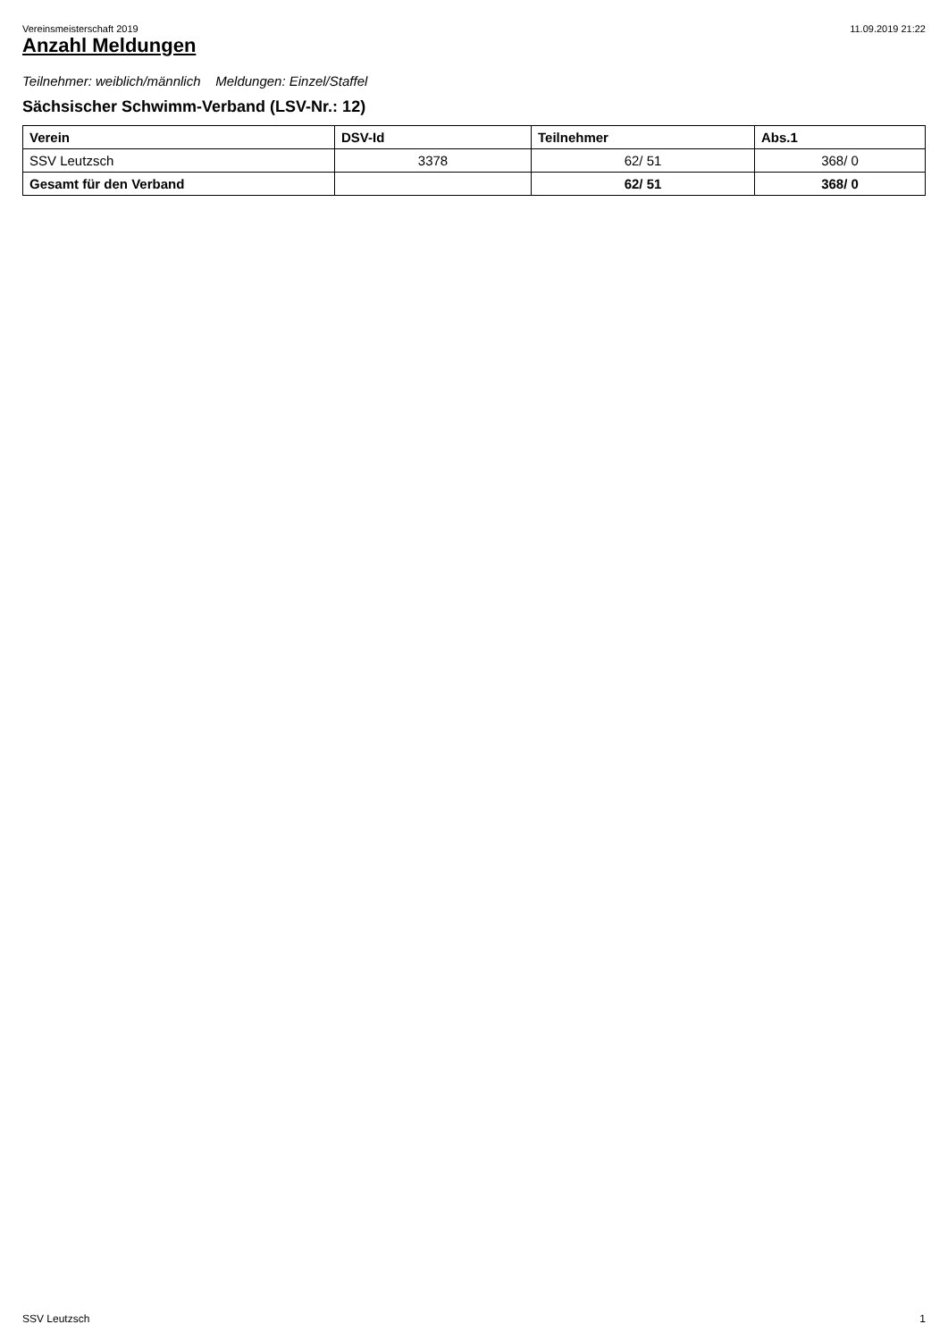Vereinsmeisterschaft 2019 11.09.2019 21:22
Anzahl Meldungen
Teilnehmer: weiblich/männlich Meldungen: Einzel/Staffel
Sächsischer Schwimm-Verband (LSV-Nr.: 12)
| Verein | DSV-Id | Teilnehmer | Abs.1 |
| --- | --- | --- | --- |
| SSV Leutzsch | 3378 | 62/ 51 | 368/ 0 |
| Gesamt für den Verband | | 62/ 51 | 368/ 0 |
SSV Leutzsch 1